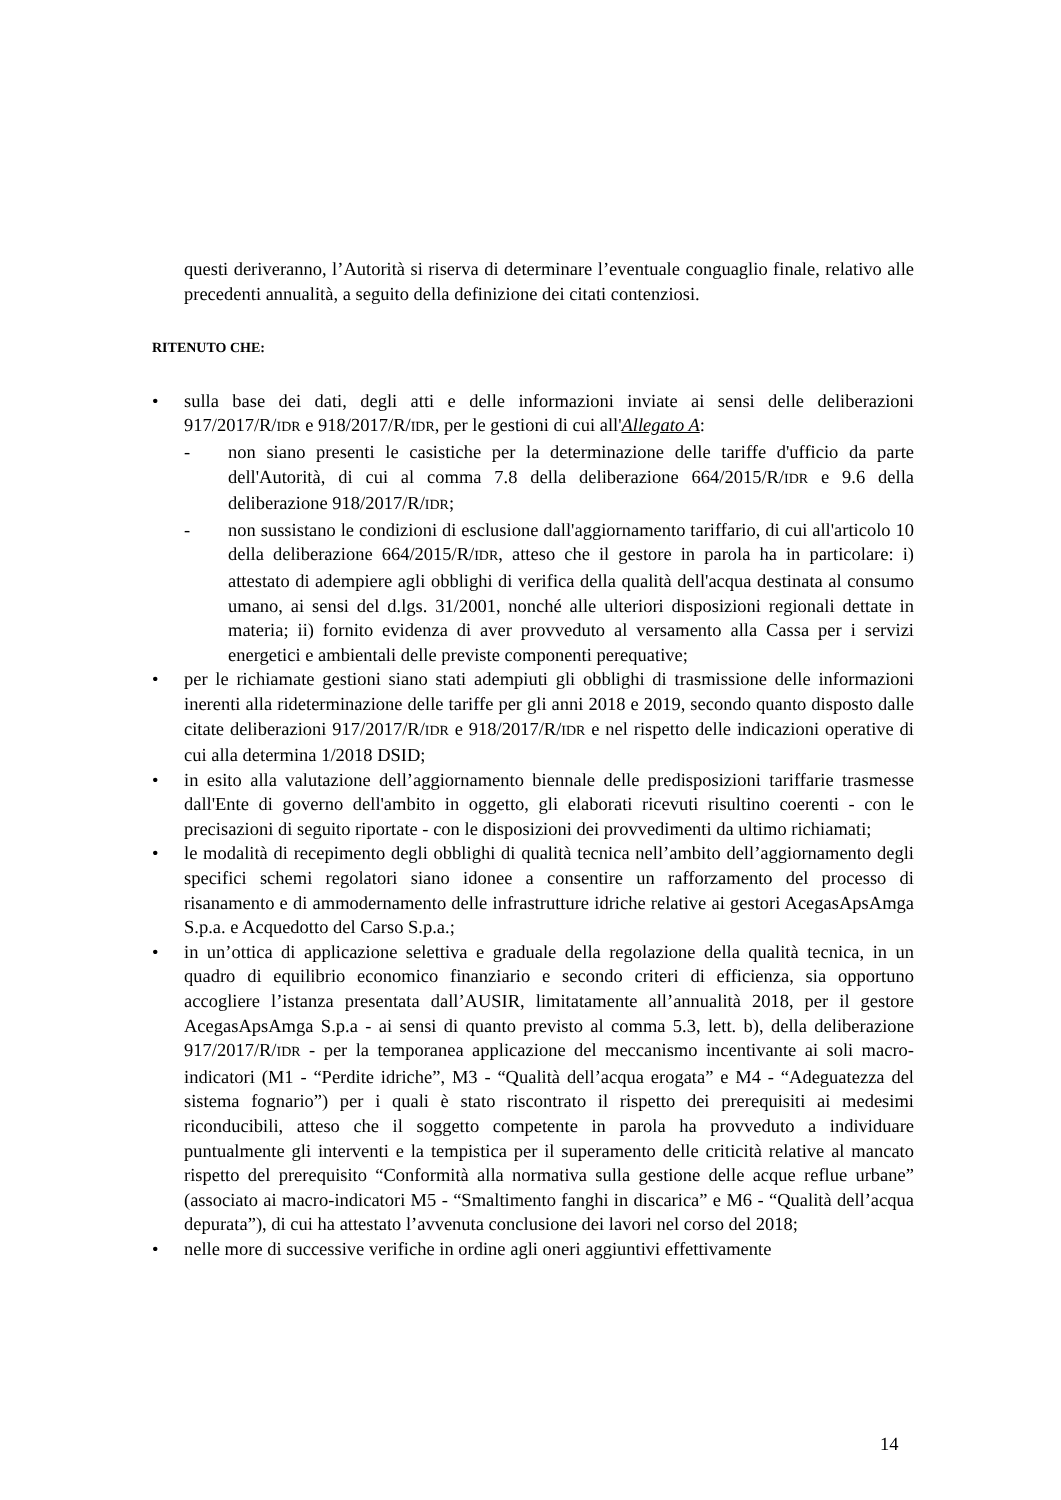questi deriveranno, l’Autorità si riserva di determinare l’eventuale conguaglio finale, relativo alle precedenti annualità, a seguito della definizione dei citati contenziosi.
RITENUTO CHE:
• sulla base dei dati, degli atti e delle informazioni inviate ai sensi delle deliberazioni 917/2017/R/IDR e 918/2017/R/IDR, per le gestioni di cui all'Allegato A:
- non siano presenti le casistiche per la determinazione delle tariffe d'ufficio da parte dell'Autorità, di cui al comma 7.8 della deliberazione 664/2015/R/IDR e 9.6 della deliberazione 918/2017/R/IDR;
- non sussistano le condizioni di esclusione dall'aggiornamento tariffario, di cui all'articolo 10 della deliberazione 664/2015/R/IDR, atteso che il gestore in parola ha in particolare: i) attestato di adempiere agli obblighi di verifica della qualità dell'acqua destinata al consumo umano, ai sensi del d.lgs. 31/2001, nonché alle ulteriori disposizioni regionali dettate in materia; ii) fornito evidenza di aver provveduto al versamento alla Cassa per i servizi energetici e ambientali delle previste componenti perequative;
• per le richiamate gestioni siano stati adempiuti gli obblighi di trasmissione delle informazioni inerenti alla rideterminazione delle tariffe per gli anni 2018 e 2019, secondo quanto disposto dalle citate deliberazioni 917/2017/R/IDR e 918/2017/R/IDR e nel rispetto delle indicazioni operative di cui alla determina 1/2018 DSID;
• in esito alla valutazione dell’aggiornamento biennale delle predisposizioni tariffarie trasmesse dall'Ente di governo dell'ambito in oggetto, gli elaborati ricevuti risultino coerenti - con le precisazioni di seguito riportate - con le disposizioni dei provvedimenti da ultimo richiamati;
• le modalità di recepimento degli obblighi di qualità tecnica nell’ambito dell’aggiornamento degli specifici schemi regolatori siano idonee a consentire un rafforzamento del processo di risanamento e di ammodernamento delle infrastrutture idriche relative ai gestori AcegasApsAmga S.p.a. e Acquedotto del Carso S.p.a.;
• in un’ottica di applicazione selettiva e graduale della regolazione della qualità tecnica, in un quadro di equilibrio economico finanziario e secondo criteri di efficienza, sia opportuno accogliere l’istanza presentata dall’AUSIR, limitatamente all’annualità 2018, per il gestore AcegasApsAmga S.p.a - ai sensi di quanto previsto al comma 5.3, lett. b), della deliberazione 917/2017/R/IDR - per la temporanea applicazione del meccanismo incentivante ai soli macro-indicatori (M1 - “Perdite idriche”, M3 - “Qualità dell’acqua erogata” e M4 - “Adeguatezza del sistema fognario”) per i quali è stato riscontrato il rispetto dei prerequisiti ai medesimi riconducibili, atteso che il soggetto competente in parola ha provveduto a individuare puntualmente gli interventi e la tempistica per il superamento delle criticità relative al mancato rispetto del prerequisito “Conformità alla normativa sulla gestione delle acque reflue urbane” (associato ai macro-indicatori M5 - “Smaltimento fanghi in discarica” e M6 - “Qualità dell’acqua depurata”), di cui ha attestato l’avvenuta conclusione dei lavori nel corso del 2018;
• nelle more di successive verifiche in ordine agli oneri aggiuntivi effettivamente
14